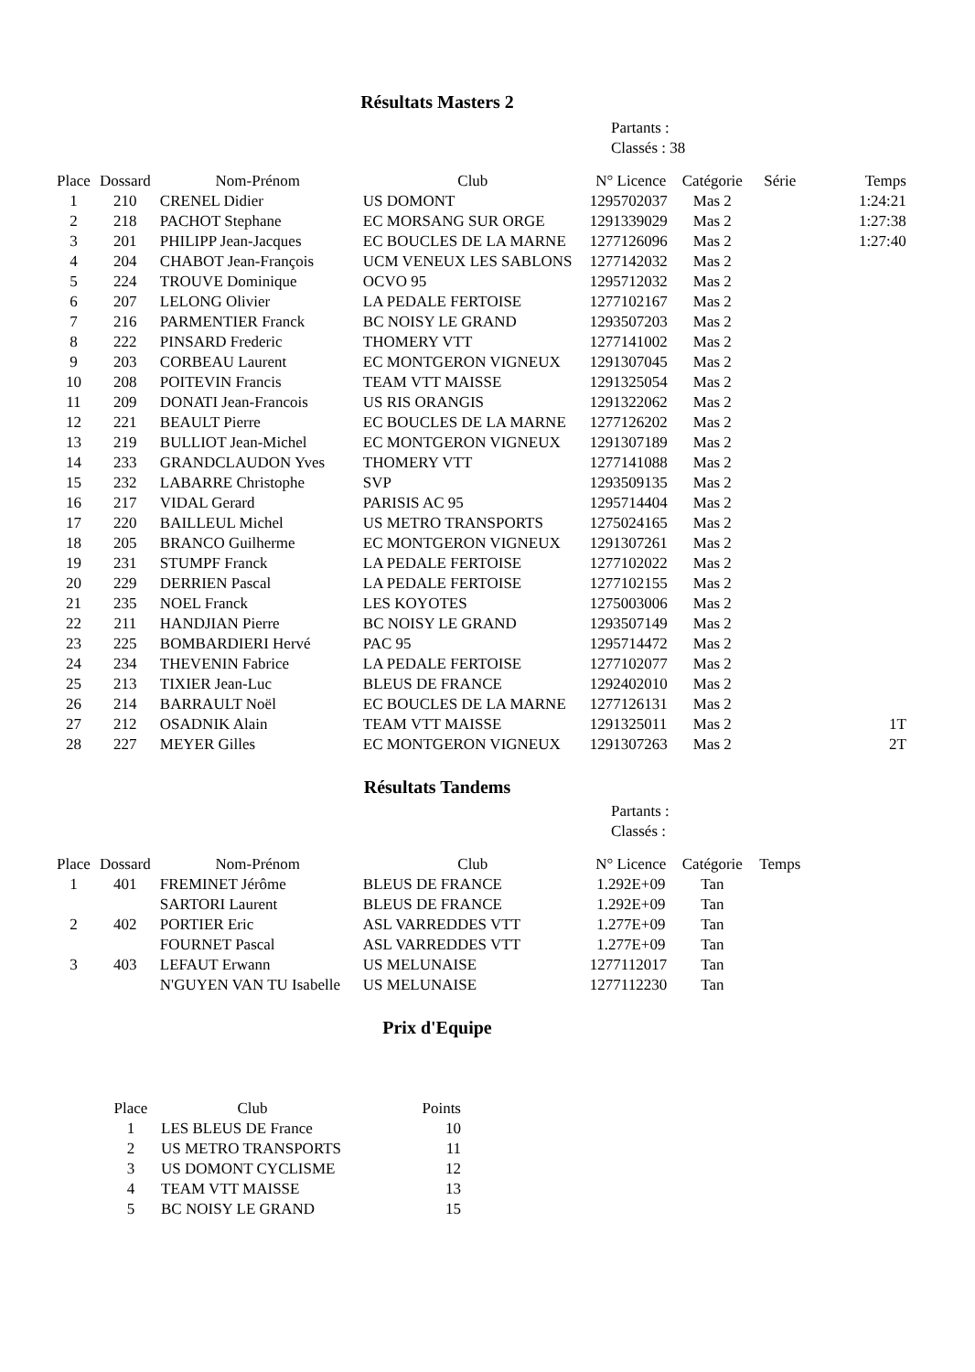Résultats Masters 2
Partants :
Classés : 38
| Place | Dossard | Nom-Prénom | Club | N° Licence | Catégorie | Série | Temps |
| --- | --- | --- | --- | --- | --- | --- | --- |
| 1 | 210 | CRENEL Didier | US DOMONT | 1295702037 | Mas 2 | | 1:24:21 |
| 2 | 218 | PACHOT Stephane | EC MORSANG SUR ORGE | 1291339029 | Mas 2 | | 1:27:38 |
| 3 | 201 | PHILIPP Jean-Jacques | EC BOUCLES DE LA MARNE | 1277126096 | Mas 2 | | 1:27:40 |
| 4 | 204 | CHABOT Jean-François | UCM VENEUX LES SABLONS | 1277142032 | Mas 2 | | |
| 5 | 224 | TROUVE Dominique | OCVO 95 | 1295712032 | Mas 2 | | |
| 6 | 207 | LELONG Olivier | LA PEDALE FERTOISE | 1277102167 | Mas 2 | | |
| 7 | 216 | PARMENTIER Franck | BC NOISY LE GRAND | 1293507203 | Mas 2 | | |
| 8 | 222 | PINSARD Frederic | THOMERY VTT | 1277141002 | Mas 2 | | |
| 9 | 203 | CORBEAU Laurent | EC MONTGERON VIGNEUX | 1291307045 | Mas 2 | | |
| 10 | 208 | POITEVIN Francis | TEAM VTT MAISSE | 1291325054 | Mas 2 | | |
| 11 | 209 | DONATI Jean-Francois | US RIS ORANGIS | 1291322062 | Mas 2 | | |
| 12 | 221 | BEAULT Pierre | EC BOUCLES DE LA MARNE | 1277126202 | Mas 2 | | |
| 13 | 219 | BULLIOT Jean-Michel | EC MONTGERON VIGNEUX | 1291307189 | Mas 2 | | |
| 14 | 233 | GRANDCLAUDON Yves | THOMERY VTT | 1277141088 | Mas 2 | | |
| 15 | 232 | LABARRE Christophe | SVP | 1293509135 | Mas 2 | | |
| 16 | 217 | VIDAL Gerard | PARISIS AC 95 | 1295714404 | Mas 2 | | |
| 17 | 220 | BAILLEUL Michel | US METRO TRANSPORTS | 1275024165 | Mas 2 | | |
| 18 | 205 | BRANCO Guilherme | EC MONTGERON VIGNEUX | 1291307261 | Mas 2 | | |
| 19 | 231 | STUMPF Franck | LA PEDALE FERTOISE | 1277102022 | Mas 2 | | |
| 20 | 229 | DERRIEN Pascal | LA PEDALE FERTOISE | 1277102155 | Mas 2 | | |
| 21 | 235 | NOEL Franck | LES KOYOTES | 1275003006 | Mas 2 | | |
| 22 | 211 | HANDJIAN Pierre | BC NOISY LE GRAND | 1293507149 | Mas 2 | | |
| 23 | 225 | BOMBARDIERI Hervé | PAC 95 | 1295714472 | Mas 2 | | |
| 24 | 234 | THEVENIN Fabrice | LA PEDALE FERTOISE | 1277102077 | Mas 2 | | |
| 25 | 213 | TIXIER Jean-Luc | BLEUS DE FRANCE | 1292402010 | Mas 2 | | |
| 26 | 214 | BARRAULT Noël | EC BOUCLES DE LA MARNE | 1277126131 | Mas 2 | | |
| 27 | 212 | OSADNIK Alain | TEAM VTT MAISSE | 1291325011 | Mas 2 | | 1T |
| 28 | 227 | MEYER Gilles | EC MONTGERON VIGNEUX | 1291307263 | Mas 2 | | 2T |
Résultats Tandems
Partants :
Classés :
| Place | Dossard | Nom-Prénom | Club | N° Licence | Catégorie | Temps |
| --- | --- | --- | --- | --- | --- | --- |
| 1 | 401 | FREMINET Jérôme | BLEUS DE FRANCE | 1.292E+09 | Tan | |
| | | SARTORI Laurent | BLEUS DE FRANCE | 1.292E+09 | Tan | |
| 2 | 402 | PORTIER Eric | ASL VARREDDES VTT | 1.277E+09 | Tan | |
| | | FOURNET Pascal | ASL VARREDDES VTT | 1.277E+09 | Tan | |
| 3 | 403 | LEFAUT Erwann | US MELUNAISE | 1277112017 | Tan | |
| | | N'GUYEN VAN TU Isabelle | US MELUNAISE | 1277112230 | Tan | |
Prix d'Equipe
| Place | Club | Points |
| --- | --- | --- |
| 1 | LES BLEUS DE France | 10 |
| 2 | US METRO TRANSPORTS | 11 |
| 3 | US DOMONT CYCLISME | 12 |
| 4 | TEAM VTT MAISSE | 13 |
| 5 | BC NOISY LE GRAND | 15 |